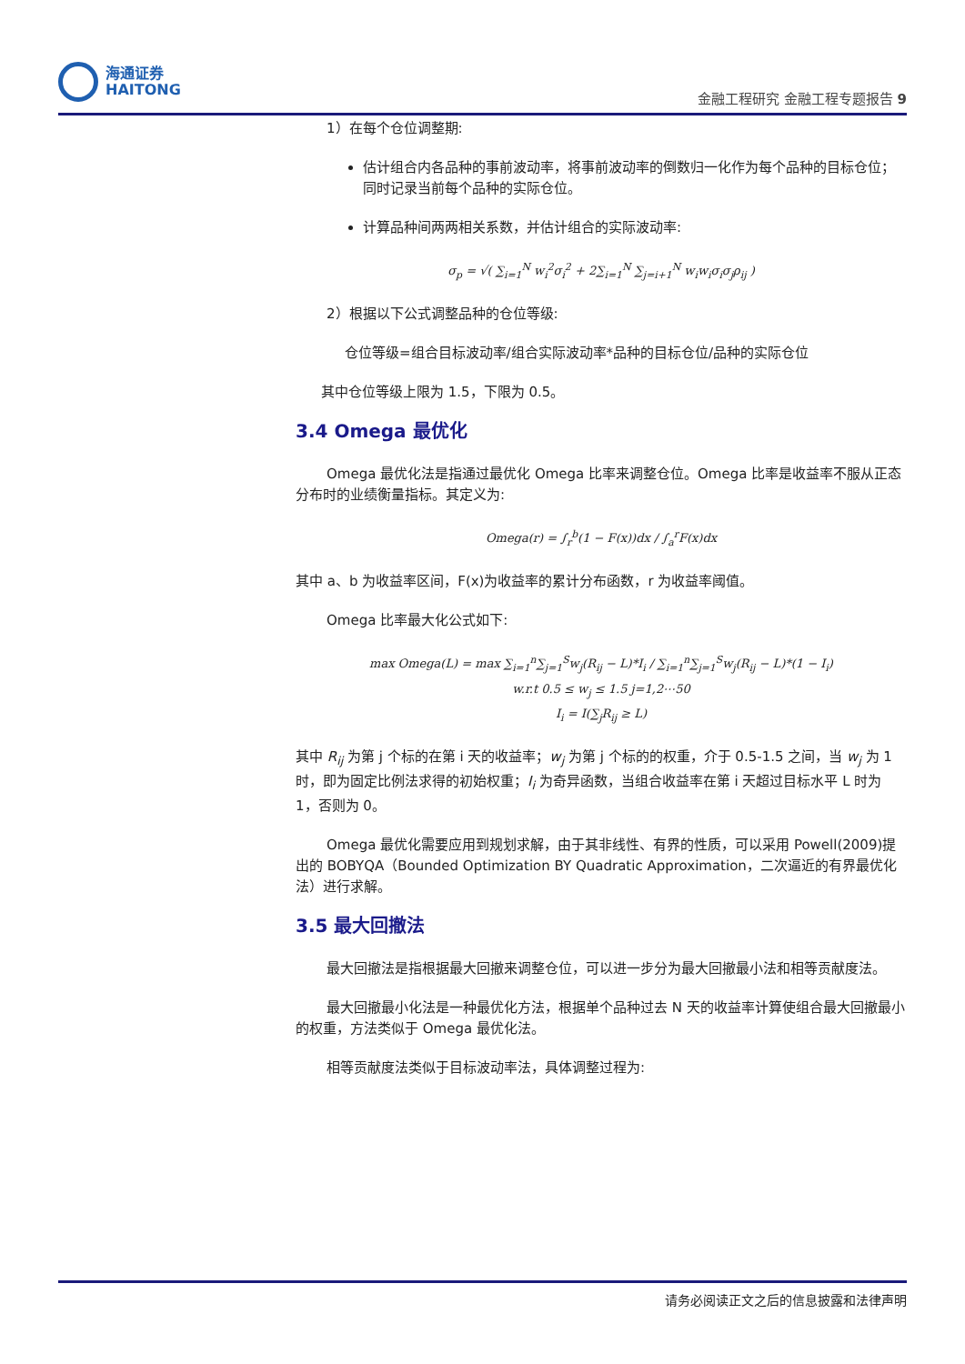海通证券
HAITONG
金融工程研究 金融工程专题报告 9
1）在每个仓位调整期:
估计组合内各品种的事前波动率，将事前波动率的倒数归一化作为每个品种的目标仓位；同时记录当前每个品种的实际仓位。
计算品种间两两相关系数，并估计组合的实际波动率:
σ<sub>p</sub> = √( ∑<sub>i=1</sub><sup>N</sup> w<sub>i</sub><sup>2</sup>σ<sub>i</sub><sup>2</sup> + 2∑<sub>i=1</sub><sup>N</sup> ∑<sub>j=i+1</sub><sup>N</sup> w<sub>i</sub>w<sub>i</sub>σ<sub>i</sub>σ<sub>j</sub>ρ<sub>ij</sub> )
2）根据以下公式调整品种的仓位等级:
仓位等级=组合目标波动率/组合实际波动率*品种的目标仓位/品种的实际仓位
其中仓位等级上限为 1.5，下限为 0.5。
3.4 Omega 最优化
Omega 最优化法是指通过最优化 Omega 比率来调整仓位。Omega 比率是收益率不服从正态分布时的业绩衡量指标。其定义为:
Omega(r) = ∫<sub>r</sub><sup>b</sup>(1 − F(x))dx / ∫<sub>a</sub><sup>r</sup>F(x)dx
其中 a、b 为收益率区间，F(x)为收益率的累计分布函数，r 为收益率阈值。
Omega 比率最大化公式如下:
max Omega(L) = max ∑<sub>i=1</sub><sup>n</sup>∑<sub>j=1</sub><sup>S</sup>w<sub>j</sub>(R<sub>ij</sub> − L)*I<sub>i</sub> / ∑<sub>i=1</sub><sup>n</sup>∑<sub>j=1</sub><sup>S</sup>w<sub>j</sub>(R<sub>ij</sub> − L)*(1 − I<sub>i</sub>)
w.r.t 0.5 ≤ w<sub>j</sub> ≤ 1.5 j=1,2⋯50
I<sub>i</sub> = I(∑<sub>j</sub>R<sub>ij</sub> ≥ L)
其中 R<sub>ij</sub> 为第 j 个标的在第 i 天的收益率；w<sub>j</sub> 为第 j 个标的的权重，介于 0.5-1.5 之间，当 w<sub>j</sub> 为 1 时，即为固定比例法求得的初始权重；I<sub>i</sub> 为奇异函数，当组合收益率在第 i 天超过目标水平 L 时为 1，否则为 0。
Omega 最优化需要应用到规划求解，由于其非线性、有界的性质，可以采用 Powell(2009)提出的 BOBYQA（Bounded Optimization BY Quadratic Approximation，二次逼近的有界最优化法）进行求解。
3.5 最大回撤法
最大回撤法是指根据最大回撤来调整仓位，可以进一步分为最大回撤最小法和相等贡献度法。
最大回撤最小化法是一种最优化方法，根据单个品种过去 N 天的收益率计算使组合最大回撤最小的权重，方法类似于 Omega 最优化法。
相等贡献度法类似于目标波动率法，具体调整过程为:
请务必阅读正文之后的信息披露和法律声明